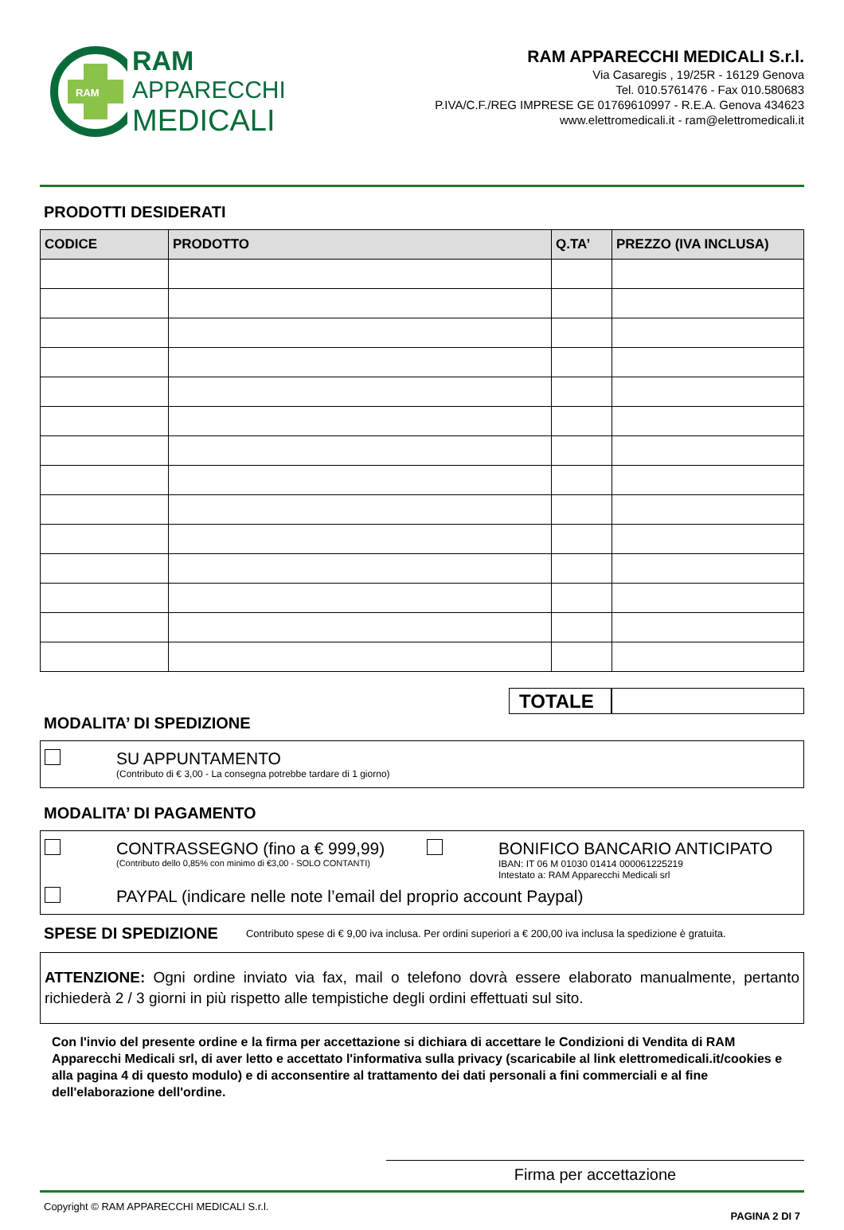RAM
RAM
APPARECCHI
MEDICALI
RAM APPARECCHI MEDICALI S.r.l.
Via Casaregis , 19/25R - 16129 Genova
Tel. 010.5761476 - Fax 010.580683
P.IVA/C.F./REG IMPRESE GE 01769610997 - R.E.A. Genova 434623
www.elettromedicali.it - ram@elettromedicali.it
PRODOTTI DESIDERATI
| CODICE | PRODOTTO | Q.TA’ | PREZZO (IVA INCLUSA) |
| --- | --- | --- | --- |
TOTALE
MODALITA’ DI SPEDIZIONE
SU APPUNTAMENTO
(Contributo di € 3,00 - La consegna potrebbe tardare di 1 giorno)
MODALITA’ DI PAGAMENTO
CONTRASSEGNO (fino a € 999,99)
(Contributo dello 0,85% con minimo di €3,00 - SOLO CONTANTI)
BONIFICO BANCARIO ANTICIPATO
IBAN: IT 06 M 01030 01414 000061225219
Intestato a: RAM Apparecchi Medicali srl
PAYPAL (indicare nelle note l’email del proprio account Paypal)
SPESE DI SPEDIZIONE Contributo spese di € 9,00 iva inclusa. Per ordini superiori a € 200,00 iva inclusa la spedizione è gratuita.
ATTENZIONE: Ogni ordine inviato via fax, mail o telefono dovrà essere elaborato manualmente, pertanto richiederà 2 / 3 giorni in più rispetto alle tempistiche degli ordini effettuati sul sito.
Con l'invio del presente ordine e la firma per accettazione si dichiara di accettare le Condizioni di Vendita di RAM Apparecchi Medicali srl, di aver letto e accettato l'informativa sulla privacy (scaricabile al link elettromedicali.it/cookies e alla pagina 4 di questo modulo) e di acconsentire al trattamento dei dati personali a fini commerciali e al fine dell'elaborazione dell'ordine.
Firma per accettazione
Copyright © RAM APPARECCHI MEDICALI S.r.l. PAGINA 2 DI 7